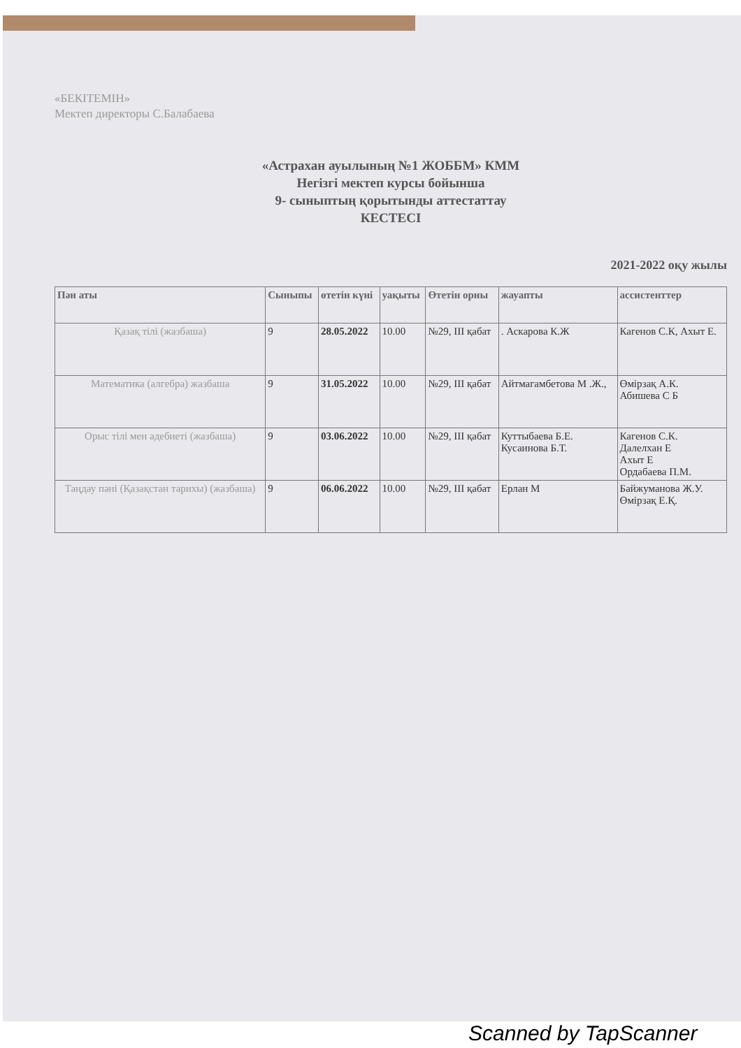«БЕКІТЕМІН»
Мектеп директоры С.Балабаева
«Астрахан ауылының №1 ЖОББМ» КММ
Негізгі мектеп курсы бойынша
9- сыныптың қорытынды аттестаттау
КЕСТЕСІ
2021-2022 оқу жылы
| Пән аты | Сыныпы | өтетін күні | уақыты | Өтетін орны | жауапты | ассистенттер |
| --- | --- | --- | --- | --- | --- | --- |
| Қазақ тілі (жазбаша) | 9 | 28.05.2022 | 10.00 | №29, ІІІ қабат | . Аскарова К.Ж | Кагенов С.К, Ахыт Е. |
| Математика (алгебра) жазбаша | 9 | 31.05.2022 | 10.00 | №29, ІІІ қабат | Айтмагамбетова М .Ж., | Өмірзақ А.К. Абишева С Б |
| Орыс тілі мен әдебиеті (жазбаша) | 9 | 03.06.2022 | 10.00 | №29, ІІІ қабат | Куттыбаева Б.Е. Кусаинова Б.Т. | Кагенов С.К. Далелхан Е Ахыт Е Ордабаева П.М. |
| Таңдау пәні (Қазақстан тарихы) (жазбаша) | 9 | 06.06.2022 | 10.00 | №29, ІІІ қабат | Ерлан М | Байжуманова Ж.У. Өмірзақ Е.Қ. |
Scanned by TapScanner